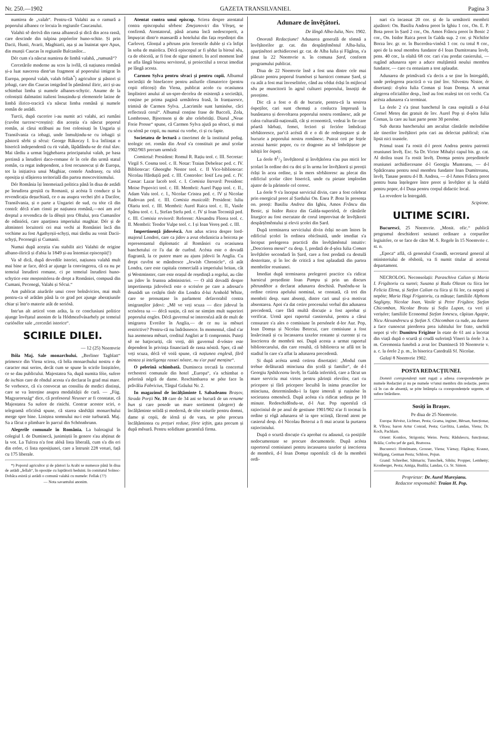Nr. 250.—1902 GAZETA TRANSILVANIEI. Pagina 3
numirea de „valah“. Pentru-că Valahii au o ramură a poporului albanez ce locuia în regiunile Caucasului.
Valahii sĕ derivă din rassa albaneză și dică din acea rassă, care descinde din tulpina popórelor huno-schite. Și prin Dacii, Hunii, Avarii, Maghiarii, așa și au înaintat spre Apus, din munții Caucas în regiunile Balcanilor...
Dér cum s'a născut numirea de limbă valahă, „rumună“?
Cercetările moderne au scos la ivélă, că națiunea română și-a luat nascerea dintr'un fragment al poporului imigrat în Europa, poporul valah, valah fellah<sup>*</sup>) agricultor și păstori și jobagi, care din Caucas imigrând în pământul iliric, aici și-au schimbat limba și numele albanes-schytic. Anume de la coloniștii dalmatini italieni însușindu-și elementele latine de limbă ilirico-tracică s'a născut limba română și numele român de astădi.
Turcii, după cucerire i-au numit aci valahi, aci rumâni (cuvênt turcesc=creștin): din aceștia s'a născut poporul român, ai cărui străbuni au fost colonisați în Ungaria și Transilvania ca iobagi, unde înmulțindu-se cu iobagii și păstorii sêrbi și sêcui: George Rákoczy I. li-a înființat o biserică independentă cu rit valah, lăpădându-se de ritul slav. Mai târdiu a urmat înjghebarea principatului valah, pe basa pretinsă a înrudirei daco-romane ér în cele din urmă statul român, ca regat independent, a fost recunoscut și de Europa, tot la inițiativa unui Maghiar, contele Andrassy, cu tótă oposiția și sfășierea teritorială din partea moscovitismului.
Dér România își întemeiază politica până în diua de astădi pe înrudirea greșită cu Romanii, și acésta îi conduce și la revendicația deșuchiată, ce o au asupra vechei țĕri a Dacilor, Transilvania, și o parte a Ungariei de sud, cu tóte că din contră: décă n'am cinsti pe națiunea română,—noi am avé dreptul a revendica de la dênșii țera Oltului, țera Cumanilor de odiniórá, care aparținea imperiului maghiar. Dér și de altminteri locuitorii cei mai vechi ai României încă din vechime au fost Agathyrșii-schyți, mai târdiu au venit Dacii-schyți, Pecenegii și Cumanii.
Numai după aceștia s'au stabilit aici Valahii de origine albano-ilirică și d'abia la 1849 și-au întemiat episcopii(!)
Va sĕ dică, după dovedile istoriei, națiunea valahă mult mai bine ar face, décă ar ajunge la convingerea, că ea nu pe temeiul înrudirei romane, ci pe temeiul înrudirei huno-schytice este moștenitórea de drept a României, compusă din Cumani, Pecenegi, Valahi și Sêcui.“
Am publicat aiurările unui creer bolnăvicios, mai mult pentru-ca sĕ arătăm până la ce grad pot ajunge aberațiunile chiar și într'o materie atât de seriósă.
Intr'un alt articol vom arăta, la ce conclusiuni politice ajunge învĕțatul anonim de la Hódmezővásarhely pe temeiul curiósélor sale „cercetări istorice“.
SCIRILE DILEI.
— 12 (25) Noemvrie
Bóla Maj. Sale monarchului. „Berliner Tagblatt“ primesce din Viena scirea, că bóla monarchului nostru e de caracter mai serios, decât cum se spune în scirile liniștitóre, ce se dau publicului. Majestatea Sa, după numita fóie, sufere de ischias care de rêndul acesta s'a declarat în grad mai mare. Se vorbesce, că s'a convocat un consiliu de medici distinși, care se va întreține asupra modalității de cură. — „Füg. Magyarország“ dice, că profesorul Neusser ar fi constatat, că Majestatea Sa sufere de rinichi. Contrar acestor sciri, o telegramă oficiósă spune, că starea sănĕtății monarchului merge spre bine. Liniștea somnului nu-i este turburată. Maj. Sa a făcut o plimbare în parcul din Schönnbrunn.
Alegerile comunale în România. La balotagiul în colegiul I. de Duminecă, junimiștii în genere s'au abținut de la vot. La Tulcea n'a fost alésă lista liberală, cum s'a dis eri din eróre, ci lista oposițiunei, care a întrunit 228 voturi, față cu 175 liberale.
*) Poporul agricultor și de păstori la Arabi se numesce până în diua de astădi „fellah“, în oposiție cu luptătorii beduini. In comitatul Solnoc-Dobâca esistă și astădi o comună valahă cu numele: Fellak (??)
— Nota savantului anonim.
Atentat contra unui episcop. Scirea despre atentatul contra episcopului sêrbesc Zmejanovici din Vêrșeț, se confirmă. Atentatorul, până acuma încă nedescoperit, a împușcat dintr'o mansardă a hotelului din fața reședinței din Carloveț. Glonțul a pĕtruns prin ferestrile duble și s'a înfipt în soba de maiolica. Décă episcopul ar fi șĕdut la biroul sĕu, ca de obiceiŭ, ar fi fost de sigur nimerit. In acel moment însĕ se afla lângă biurou servitorul, și proiectilul a trecut imediat pe lângă acesta.
Carmen Sylva pentru sĕraci și pentru copii. Albumul societății de binefacere pentru asilurile climaterice (pentru copii ofticoși) din Viena, publicat acolo cu ocasiunea împlinirei anului al un-spre-decelea de esistență a societății, conține pe prima pagină următórea frasă, în franțuzesce, trimisă de Carmen Sylva. „Lacrimile sunt luminóse, căci reflecteză cerul“. Albumul conține frase de Bacceli, Zola, Lombrosso, Bjoernson și de alte celebrități. Diarul „Neue Freie Presse“ spune, că Carmen Sylva ajută pa sĕraci, și mai cu sémă pe copii, nu numai cu vorbe, ci și cu fapte.
Societatea de lectură a tinerimei de la institutul pedag. teologic ort. român din Arad s'a constituit pe anul școlar 1902/903 precum urméză:
Comitetul: President: Romul R. Rațiu teol. c. III. Secretar: Virgil S. Cosma teol. c. II. Notar: Traian Debeleac ped. c. IV. Bibliotecar: Gheorghe Nestor teol. c. II Vice-bibliotecar: Nicolau Hărduțiŭ ped. c. III. Controlor: Iosif Leu ped. c. IV. Cassar: Lazar Iacob teol. c. I. Comisia literară: President: Moise Popovici teol. c. III. Membrii: Aurel Papp teol. c. II., Adam Valu teol. c. I., Nicolae Cristea ped. c. IV și Nicolae Radovan ped. c. III. Comisia musicală: President: Iuliu Olariu teol. c. III. Membrii: Aurel Raica teol. c. II., Vasile Spânu teol. c. I., Ștefan Ștefu ped. c. IV și Ioan Toconiță ped. c. III. Comisia revisoră: Referent: Alesandru Florea teol. c. II. Membrii: Teodor Vulpe teol. c. I și Ioan Vereș ped. c. III.
Impertinență jidovéscă. Am adus scirea despre lord-majorul Londrei, care ca jidov a avut obrăznicia a boicota pe representantul diplomatic al României cu ocasiunea banchetului ce l'a dat de curênd. Acésta este o dovadă flagrantă, la ce putere mare au ajuns jidovii în Anglia. Cu drept cuvênt se mândresce „Jewish Chronicle“, că atât Londra, care este capitala comercială a imperiului britan, cât și Westminster, care este orașul de reședință a regelui, au câte un jidov în fruntea administriei. — O altă dovadă despre impertinența jidovéscă este o scrisóre pe care a adresat'o deunădi un cetățén tînĕr din Londra d-lui Arnhold White, care se pronunțase în parlament defavorabil contra imigranților jidovi: „Mĕ ve veți scuza — dice jidovul în scrisórea sa — décă susțin, că noi ne simțim mult superiori poporului engles. Décă guvernul se interesézá atât de mult de imigrarea Evreilor în Anglia,— de ce nu ia mĕsuri restrictive? Pentru-că nu îndrăsnesce. In momentul, când s'ar lua asemenea mĕsuri, creditul Angliei ar fi compromis. Puteți sĕ ne batjocuriți, cât vreți, déi guvernul d-vóstre este dependent în privința financiară de rassa nóstră. Sper, că mĕ veți scuza, décă vĕ voiŭ spune, că națiunea englesă, fără mintea și inteligența rassei nóstre, nu s'ar puté menține“.
O pelerină schimbată. Dumineca trecută la concertul orchestrei comunale din hotel „Europa“, s'a schimbat o pelerină négră de dame. Reschimbarea se póte face în prăvălia Fabricius, Târgul Grâului Nr. 2.
In magazinul de încălțăminte I. Sabadeanu Brașov, Strada Porții Nr. 10 care de 34 ani se bucură de un renume bun și care posede un mare sortiment (alegere) de încălțăminte solidă și modernă, de tóte soiurile pentru domni, dame și copii, de iérnă și de vara, se póte procura încălțămintea cu prețuri reduse, fórte ieftin, gata precum și după mĕsură. Pentru soliditate garantéză firma.
Adunare de învĕțători.
De lângă Alba-Iulia, Nov. 1902.
Onorată Redacțiune! Adunarea generală de tómnă a învĕțătorilor gr. cat. din despărțĕmêntul Alba-Iulia, aparținĕtori archidiecesei gr. cat. de Alba Iulia și Făgăraș, s'a ținut la 22 Noemvrie n. în comuna Șard, conform programului publicat.
Diua de 22 Noemvrie însĕ a fost una dintre cele mai plăcute pentru poporul frumósei și harnicei comune Șard, și cu atât a fost mai înveselitóre, când au vĕdut érăși în mijlocul sĕu pe muncitorii în agrul culturei poporului, însoțiți de preoțime.
Dic că a fost o di de bucurie, pentru-că la sosirea óspeților, cari sunt chemați a conlucra împreună la bunăstarea și desvoltarea poporului nostru românesc, atât pe calea culturală-națională, cât și economică, vedeai în fie-care póartă bărbați, femei, feciori și feciórе îmbrăcați sĕrbătoresce, par'că acéstă di e o di de redeșteptare și de bucurie a poporului nostru românesc. Puteai ceti pe fețele acestui harnic popor, cu ce dragoste au sĕ îmbrățișeze pe iubiții lor óspeți.
La órele 81/2 învĕțătorul și învĕțătórea s'au pus micii lor școlari în ordine doi cu doi și în urma lor învĕțătorii și preoții érăși în acea ordine, și în mers sĕrbătoresc au plecat din edificiul școlar către biserică, unde cu pietate implorăm ajutor de la părintele cel ceresc.
La órele 9 s'a început serviciul divin, care a fost celebrat prin energicul preot al Șardului On. Enea P. Bota în presența on. preoți: Basiliu Andrea din Ighiu, Amos Frâncu din Benic, și Isidor Raica din Galda-superióră, ér cântările liturgice au fost esecutate de corul improvisat de învĕțătorii despărțĕmêntului și elevii școlei din Șard.
După terminarea serviciului divin érăși ne-am întors în edificiul școlei în ordinea obicĭnuită, unde imediat s'a început prelegerea practică din învĕțămêntul intuitiv: „Descrierea mesei“ cu desp. I, predată de d-șóra Iulia Coman învĕțătóre secondară în Șard, care a fost predată cu destulă desteritate, și în loc de critică a fost aplaudată din partea membrilor reuniunei.
Imediat după terminarea prelegerei practice s'a ridicat harnicul președinte Ioan Pampu și prin un discurs pĕtrundĕtor a declarat adunarea deschisă. Punêndu-se la ordine cetirea apelului nominal, se constată, că trei din membrii desp. sunt absenți, dintre cari unul și-a motivat absentarea. Apoi s'a dat cetire procesului verbal din adunarea precedentă, care fără multă discuție a fost aprobat și verificat. Urmă apoi raportul cassierului, pentru a cărui censurare s'a ales o comisiune în persónele d-lor Aur. Pop, Ioan Domșa și Nicolau Betecui, care comisiune a fost însărcinată și cu încassarea taxelor restante și curente și cu înscrierea de membrii noi. După acesta a urmat raportul bibliotecarului, din care resultă, că biblioteca se află tot în stadiul în care s'a aflat la adunarea precedentă.
Și după acésta urmă cetirea disertației: „Modul cum trebue delăturată minciuna din școlă și familie“, de d-l Georgiu Spătăceanu învĕț. în Galda inferióră, care a făcut un mare serviciu mai virtos pentru părinții elevilor, cari cu pricepere și fără pricepere încuibă în inima pruncilor lor minciuna, determinându-i la fapte imorali și rușinóse în societatea omenéscă. După acésta s'a ridicat ședința pe 10 minute. Redeschidêndu-se, d-l Aur. Pop raportéză că rațiociniul de pe anul de gestiune 1901/902 n'ar fi tocmai în ordine și rógă adunarea sĕ ia spre sciință, făcend atent pe casierul desp. d-l Nicolau Betecui a fi mai acurat la purtarea rațiociniului.
După o scurtă discuție s'a aprobat cu adausul, ca posițiile nedocumentate se procure documentele. După acésta raportorul comisiunei pentru incassarea taxelor și inscrierea de membrii, d-l Ioan Domșa raportéză: că de la membrii ordi-
nari s'a incassat 20 cor. și de la următorii membrii ajutători: On. Basiliu Andrea preot în Ighiu 1 cor., On. E. P. Bota preot în Șard 2 cor., On. Amos Frâncu preot în Benic 2 cor., On. Isidor Raica preot în Galda sup. 2 cor. și Nichifor Borza înv. gr. or. în Bucerdea-vinósă 1 cor. cu totul 8 cor., apoi de la noul membru fundator d-l Ioan Dumitreanu învĕț. pens. 40 cor., la olaltă 68 cor. cari s'au predat casierului, — rugând adunarea spre a aduce mulțămită noului membru fundator, — care cu entusiam a tost aplaudat.
Adunarea de primăvară s'a decis a se ține în Intregaldi, unde prelegerea practică o va ținé înv. Silvestru Nistor, ér disertanți: d-șóra Iulia Coman și Ioan Domșa. A urmat alegerea oficialilor desp., însĕ au fost realeși tot cei vechi. Cu acésta adunarea s'a terminat.
La órele 2 s'a ținut banchetul în casa ospitală a d-lui Cornel Meteș dat gratuit de înv. Aurel Pop și d-șóra Iulia Coman, la care au luat parte peste 30 persóne.
Sub durata banchetului am ascultat cântările melodióse ale tinerilor învĕțători prin cari au delectat publicul; n'au lipsit nici toastele.
Primul toast l'a rostit d-l preot Andrea pentru patronii reuniunei învĕț. Esc. Sa Dr. Victor Mihalyi capul bis. gr. cat. Al doilea toast l'a rostit învĕț. Domșa pentru președintele reuniunei archidiecesane d-l Georgiu Munteanu, — d-l Spătăceanu pentru noul membru fundator Ioan Dumitreanu, învĕț. Tanase pentru d-l B. Andrea, — d-l Amos Frâncu preot pentru buna înțelegere între preot și învĕțător și la olaltă pentru popor, d-l Dușa pentru corpul didactic local.
La revedere la Intregaldi.
Scipione.
ULTIME SCIRI.
Bucuresci, 25 Noemvrie. „Monit. ofic.“ publică programul deschiderei sesiunei ordinare a corpurilor legiuitóre, ce se face de către M. S. Regele în 15 Noemvrie c. st. n.
„Epoca“ află, că generalul Coandă, secretarul general al ministeriului de rĕsboiŭ, va fi numit titular al acestui departament.
NECROLOG. Neconsolații: Paraschiva Calian și Maria I. Frigătoriu ca surori; Susana și Radu Oltean cu fiica lor Felicia Elena, și Stefan Calian cu fiica și fii lor, ca nepoți și nepóte; Maria Hagi Frigatoriu, ca mătușe; familiile Alphons Sagligny, Nicolae Ioan, Vasile și Petre Frigător, Ștefan Chicomban, Nicolae Bratu și Sofia Lupan, ca veri și verișóre; familiile Economul Ștefan Ionescu, căpitan Agapie, Nicu Alexandrescu și Ștefan S. Chicomban ca rude, au durere a face cunoscut pierderea prea iubitului lor frate, unchiŭ nepot și vĕr: Dumitru Frigător în etate de 61 ani a încetat din viață după o scurtă și crudă suferință Vineri la órele 3 a. m. Ceremonia funebră a avut loc Duminecă 10 Noemvrie v. a. c. la órele 2 p. m., în biserica Catedrală Sf. Nicolae.
Galați 8 Noemvrie 1902.
POSTA REDACȚIUNEI.
Domnii corespondenți sunt rugați a adresa corespondențele pe numele Redacției și nu pe numele vr'unui membru din redacție, pentru că în cas de absență, se póte întâmpla ca corespondențele urgente, sĕ sufere întârdiere.
Sosiți în Brașov.
Pe diua de 25 Noemvrie.
Europa: Révész, Lichtser, Pesta; Grama, inginer, Bĕrsan, funcționar, R. Vîlcea; baron Artur Conrad, Pesta; Gavlitza, Landau, Viena; Dr. Koch, Pachlarn.
Orient: Komlos, Strigoniu; Weiss. Pesta; Rădulescu, funcționar, Brăila; Corbu șef de gară, Bratocea.
Bucuresci: Hotelmann, Grosser, Viena; Várnay, Făgăraș; Krausz, Wolfgang, German Pesta; Schloss, Pojun.
Grand: Schreiber, Sătmariu; Tunschek, Sibiiu; Propper, Lemheny; Kronberger, Pesta; Amiga, Budila; Landau, Cs. St. Simon.
Proprietar: Dr. Aurel Mureșianu.
Redactor responsabil: Traian H. Pop.